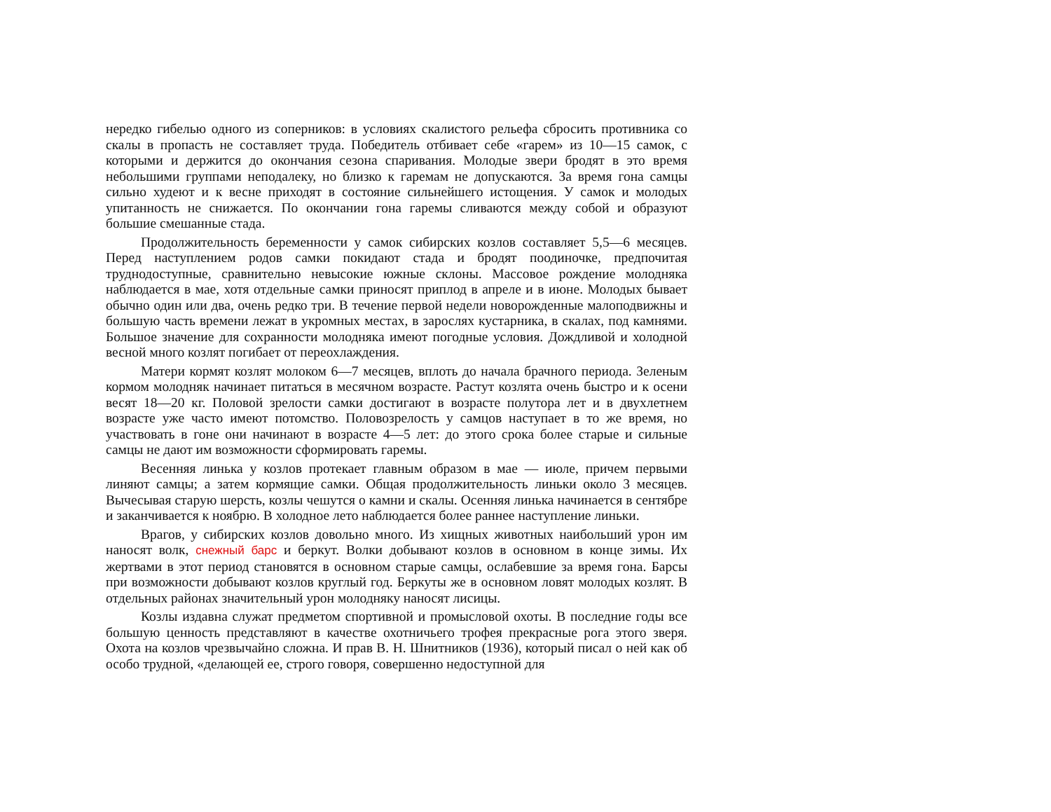нередко гибелью одного из соперников: в условиях скалистого рельефа сбросить противника со скалы в пропасть не составляет труда. Победитель отбивает себе «гарем» из 10—15 самок, с которыми и держится до окончания сезона спаривания. Молодые звери бродят в это время небольшими группами неподалеку, но близко к гаремам не допускаются. За время гона самцы сильно худеют и к весне приходят в состояние сильнейшего истощения. У самок и молодых упитанность не снижается. По окончании гона гаремы сливаются между собой и образуют большие смешанные стада.
Продолжительность беременности у самок сибирских козлов составляет 5,5—6 месяцев. Перед наступлением родов самки покидают стада и бродят поодиночке, предпочитая труднодоступные, сравнительно невысокие южные склоны. Массовое рождение молодняка наблюдается в мае, хотя отдельные самки приносят приплод в апреле и в июне. Молодых бывает обычно один или два, очень редко три. В течение первой недели новорожденные малоподвижны и большую часть времени лежат в укромных местах, в зарослях кустарника, в скалах, под камнями. Большое значение для сохранности молодняка имеют погодные условия. Дождливой и холодной весной много козлят погибает от переохлаждения.
Матери кормят козлят молоком 6—7 месяцев, вплоть до начала брачного периода. Зеленым кормом молодняк начинает питаться в месячном возрасте. Растут козлята очень быстро и к осени весят 18—20 кг. Половой зрелости самки достигают в возрасте полутора лет и в двухлетнем возрасте уже часто имеют потомство. Половозрелость у самцов наступает в то же время, но участвовать в гоне они начинают в возрасте 4—5 лет: до этого срока более старые и сильные самцы не дают им возможности сформировать гаремы.
Весенняя линька у козлов протекает главным образом в мае — июле, причем первыми линяют самцы; а затем кормящие самки. Общая продолжительность линьки около 3 месяцев. Вычесывая старую шерсть, козлы чешутся о камни и скалы. Осенняя линька начинается в сентябре и заканчивается к ноябрю. В холодное лето наблюдается более раннее наступление линьки.
Врагов, у сибирских козлов довольно много. Из хищных животных наибольший урон им наносят волк, снежный барс и беркут. Волки добывают козлов в основном в конце зимы. Их жертвами в этот период становятся в основном старые самцы, ослабевшие за время гона. Барсы при возможности добывают козлов круглый год. Беркуты же в основном ловят молодых козлят. В отдельных районах значительный урон молодняку наносят лисицы.
Козлы издавна служат предметом спортивной и промысловой охоты. В последние годы все большую ценность представляют в качестве охотничьего трофея прекрасные рога этого зверя. Охота на козлов чрезвычайно сложна. И прав В. Н. Шнитников (1936), который писал о ней как об особо трудной, «делающей ее, строго говоря, совершенно недоступной для